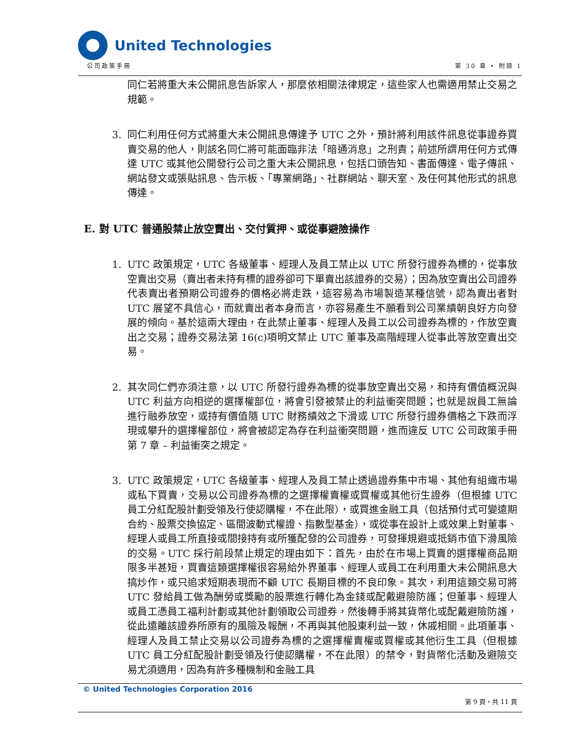United Technologies
公司政策手冊 第 30 章 • 附錄 1
同仁若將重大未公開訊息告訴家人，那麼依相關法律規定，這些家人也需適用禁止交易之規範。
3. 同仁利用任何方式將重大未公開訊息傳達予 UTC 之外，預計將利用該件訊息從事證券買賣交易的他人，則該名同仁將可能面臨非法「暗通消息」之刑責；前述所謂用任何方式傳達 UTC 或其他公開發行公司之重大未公開訊息，包括口頭告知、書面傳達、電子傳訊、網站發文或張貼訊息、告示板、「專業網路」、社群網站、聊天室、及任何其他形式的訊息傳達。
E. 對 UTC 普通股禁止放空賣出、交付質押、或從事避險操作
1. UTC 政策規定，UTC 各級董事、經理人及員工禁止以 UTC 所發行證券為標的，從事放空賣出交易（賣出者未持有標的證券卻可下單賣出該證券的交易）；因為放空賣出公司證券代表賣出者預期公司證券的價格必將走跌，這容易為市場製造某種信號，認為賣出者對 UTC 展望不具信心，而就賣出者本身而言，亦容易產生不願看到公司業績朝良好方向發展的傾向。基於這兩大理由，在此禁止董事、經理人及員工以公司證券為標的，作放空賣出之交易；證券交易法第 16(c)項明文禁止 UTC 董事及高階經理人從事此等放空賣出交易。
2. 其次同仁們亦須注意，以 UTC 所發行證券為標的從事放空賣出交易，和持有價值概況與 UTC 利益方向相逆的選擇權部位，將會引發被禁止的利益衝突問題；也就是說員工無論進行融券放空，或持有價值隨 UTC 財務績效之下滑或 UTC 所發行證券價格之下跌而浮現或攀升的選擇權部位，將會被認定為存在利益衝突問題，進而違反 UTC 公司政策手冊第 7 章 – 利益衝突之規定。
3. UTC 政策規定，UTC 各級董事、經理人及員工禁止透過證券集中市場、其他有組織市場或私下買賣，交易以公司證券為標的之選擇權賣權或買權或其他衍生證券（但根據 UTC 員工分紅配股計劃受領及行使認購權，不在此限），或買進金融工具（包括預付式可變遠期合約、股票交換協定、區間波動式權證、指數型基金），或從事在設計上或效果上對董事、經理人或員工所直接或間接持有或所獲配發的公司證券，可發揮規避或抵銷市值下滑風險的交易。UTC 採行前段禁止規定的理由如下：首先，由於在市場上買賣的選擇權商品期限多半甚短，買賣這類選擇權很容易給外界董事、經理人或員工在利用重大未公開訊息大搞炒作，或只追求短期表現而不顧 UTC 長期目標的不良印象。其次，利用這類交易可將 UTC 發給員工做為酬勞或獎勵的股票進行轉化為金錢或配戴避險防護；但董事、經理人或員工憑員工福利計劃或其他計劃領取公司證券，然後轉手將其貨幣化或配戴避險防護，從此遠離該證券所原有的風險及報酬，不再與其他股東利益一致，休戚相關。此項董事、經理人及員工禁止交易以公司證券為標的之選擇權賣權或買權或其他衍生工具（但根據 UTC 員工分紅配股計劃受領及行使認購權，不在此限）的禁令，對貨幣化活動及避險交易尤須適用，因為有許多種機制和金融工具
© United Technologies Corporation 2016
第 9 頁，共 11 頁